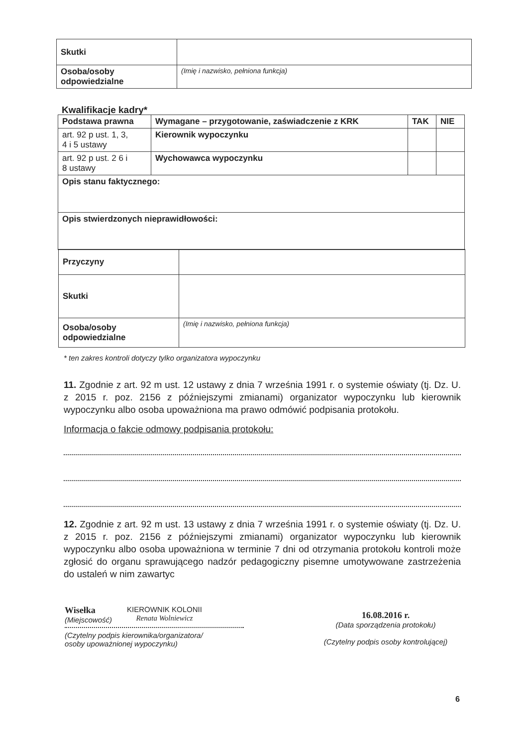| Skutki | |
| Osoba/osoby odpowiedzialne | (Imię i nazwisko, pełniona funkcja) |
Kwalifikacje kadry*
| Podstawa prawna | Wymagane – przygotowanie, zaświadczenie z KRK | TAK | NIE |
| --- | --- | --- | --- |
| art. 92 p ust. 1, 3, 4 i 5 ustawy | Kierownik wypoczynku | | |
| art. 92 p ust. 2 6 i 8 ustawy | Wychowawca wypoczynku | | |
| Opis stanu faktycznego: | | | |
| Opis stwierdzonych nieprawidłowości: | | | |
| Przyczyny | |
| Skutki | |
| Osoba/osoby odpowiedzialne | (Imię i nazwisko, pełniona funkcja) |
* ten zakres kontroli dotyczy tylko organizatora wypoczynku
11. Zgodnie z art. 92 m ust. 12 ustawy z dnia 7 września 1991 r. o systemie oświaty (tj. Dz. U. z 2015 r. poz. 2156 z późniejszymi zmianami) organizator wypoczynku lub kierownik wypoczynku albo osoba upoważniona ma prawo odmówić podpisania protokołu.
Informacja o fakcie odmowy podpisania protokołu:
12. Zgodnie z art. 92 m ust. 13 ustawy z dnia 7 września 1991 r. o systemie oświaty (tj. Dz. U. z 2015 r. poz. 2156 z późniejszymi zmianami) organizator wypoczynku lub kierownik wypoczynku albo osoba upoważniona w terminie 7 dni od otrzymania protokołu kontroli może zgłosić do organu sprawującego nadzór pedagogiczny pisemne umotywowane zastrzeżenia do ustaleń w nim zawartyc
Wisełka
(Miejscowość)
KIEROWNIK KOLONII
Renata Wolniewicz
(Czytelny podpis kierownika/organizatora/
osoby upoważnionej wypoczynku)
16.08.2016 r.
(Data sporządzenia protokołu)
(Czytelny podpis osoby kontrolującej)
6